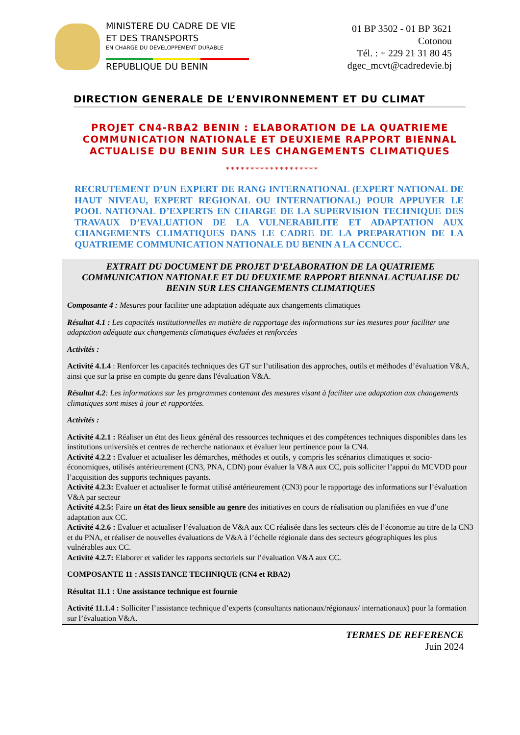MINISTERE DU CADRE DE VIE
ET DES TRANSPORTS
EN CHARGE DU DEVELOPPEMENT DURABLE
REPUBLIQUE DU BENIN
01 BP 3502 - 01 BP 3621
Cotonou
Tél. : + 229 21 31 80 45
dgec_mcvt@cadredevie.bj
DIRECTION GENERALE DE L’ENVIRONNEMENT ET DU CLIMAT
PROJET CN4-RBA2 BENIN : ELABORATION DE LA QUATRIEME COMMUNICATION NATIONALE ET DEUXIEME RAPPORT BIENNAL ACTUALISE DU BENIN SUR LES CHANGEMENTS CLIMATIQUES
*******************
RECRUTEMENT D’UN EXPERT DE RANG INTERNATIONAL (EXPERT NATIONAL DE HAUT NIVEAU, EXPERT REGIONAL OU INTERNATIONAL) POUR APPUYER LE POOL NATIONAL D’EXPERTS EN CHARGE DE LA SUPERVISION TECHNIQUE DES TRAVAUX D’EVALUATION DE LA VULNERABILITE ET ADAPTATION AUX CHANGEMENTS CLIMATIQUES DANS LE CADRE DE LA PREPARATION DE LA QUATRIEME COMMUNICATION NATIONALE DU BENIN A LA CCNUCC.
EXTRAIT DU DOCUMENT DE PROJET D’ELABORATION DE LA QUATRIEME COMMUNICATION NATIONALE ET DU DEUXIEME RAPPORT BIENNAL ACTUALISE DU BENIN SUR LES CHANGEMENTS CLIMATIQUES
Composante 4 : Mesures pour faciliter une adaptation adéquate aux changements climatiques
Résultat 4.1 : Les capacités institutionnelles en matière de rapportage des informations sur les mesures pour faciliter une adaptation adéquate aux changements climatiques évaluées et renforcées
Activités :
Activité 4.1.4 : Renforcer les capacités techniques des GT sur l’utilisation des approches, outils et méthodes d’évaluation V&A, ainsi que sur la prise en compte du genre dans l'évaluation V&A.
Résultat 4.2: Les informations sur les programmes contenant des mesures visant à faciliter une adaptation aux changements climatiques sont mises à jour et rapportées.
Activités :
Activité 4.2.1 : Réaliser un état des lieux général des ressources techniques et des compétences techniques disponibles dans les institutions universités et centres de recherche nationaux et évaluer leur pertinence pour la CN4.
Activité 4.2.2 : Evaluer et actualiser les démarches, méthodes et outils, y compris les scénarios climatiques et socio-économiques, utilisés antérieurement (CN3, PNA, CDN) pour évaluer la V&A aux CC, puis solliciter l’appui du MCVDD pour l’acquisition des supports techniques payants.
Activité 4.2.3: Evaluer et actualiser le format utilisé antérieurement (CN3) pour le rapportage des informations sur l’évaluation V&A par secteur
Activité 4.2.5: Faire un état des lieux sensible au genre des initiatives en cours de réalisation ou planifiées en vue d’une adaptation aux CC.
Activité 4.2.6 : Evaluer et actualiser l’évaluation de V&A aux CC réalisée dans les secteurs clés de l’économie au titre de la CN3 et du PNA, et réaliser de nouvelles évaluations de V&A à l’échelle régionale dans des secteurs géographiques les plus vulnérables aux CC.
Activité 4.2.7: Elaborer et valider les rapports sectoriels sur l’évaluation V&A aux CC.
COMPOSANTE 11 : ASSISTANCE TECHNIQUE (CN4 et RBA2)
Résultat 11.1 : Une assistance technique est fournie
Activité 11.1.4 : Solliciter l’assistance technique d’experts (consultants nationaux/régionaux/ internationaux) pour la formation sur l’évaluation V&A.
TERMES DE REFERENCE
Juin 2024